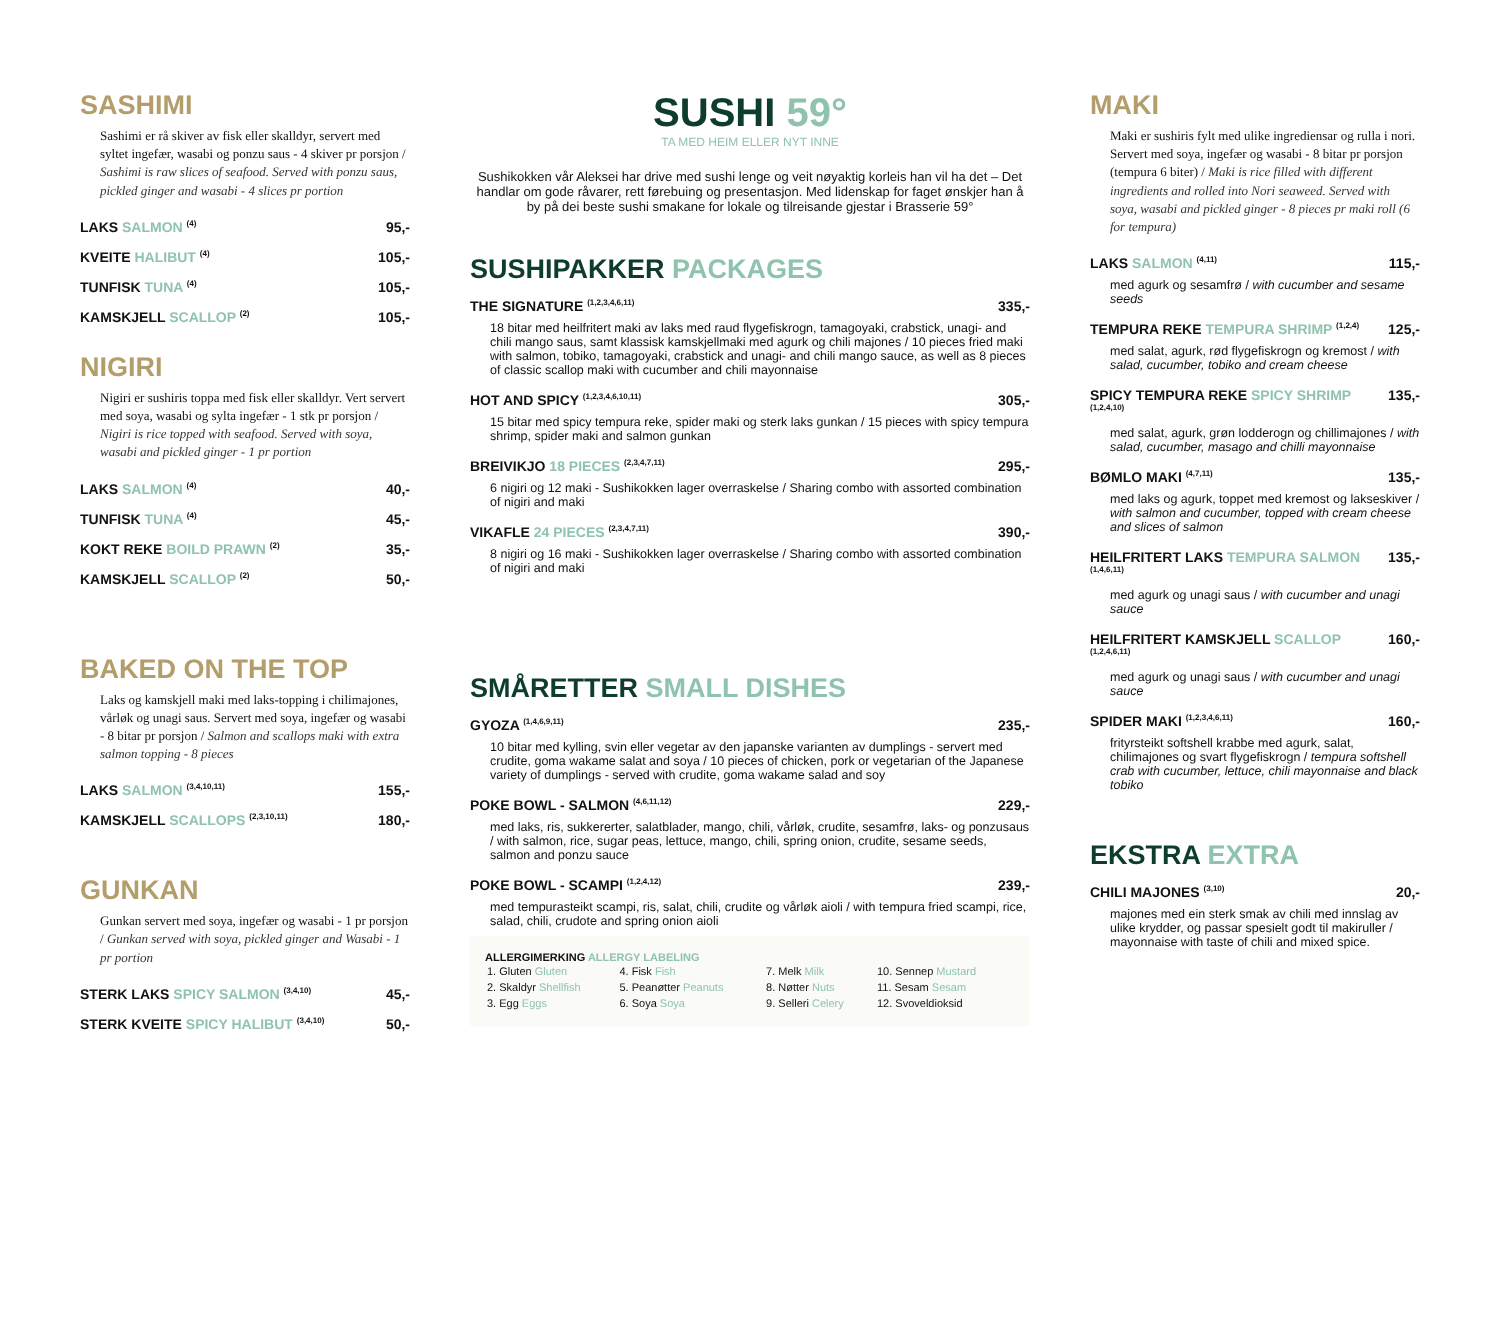SASHIMI
Sashimi er rå skiver av fisk eller skalldyr, servert med syltet ingefær, wasabi og ponzu saus - 4 skiver pr porsjon / Sashimi is raw slices of seafood. Served with ponzu saus, pickled ginger and wasabi - 4 slices pr portion
| LAKS SALMON <sup>(4)</sup> | 95,- |
| KVEITE HALIBUT <sup>(4)</sup> | 105,- |
| TUNFISK TUNA <sup>(4)</sup> | 105,- |
| KAMSKJELL SCALLOP <sup>(2)</sup> | 105,- |
NIGIRI
Nigiri er sushiris toppa med fisk eller skalldyr. Vert servert med soya, wasabi og sylta ingefær - 1 stk pr porsjon / Nigiri is rice topped with seafood. Served with soya, wasabi and pickled ginger - 1 pr portion
| LAKS SALMON <sup>(4)</sup> | 40,- |
| TUNFISK TUNA <sup>(4)</sup> | 45,- |
| KOKT REKE BOILD PRAWN <sup>(2)</sup> | 35,- |
| KAMSKJELL SCALLOP <sup>(2)</sup> | 50,- |
BAKED ON THE TOP
Laks og kamskjell maki med laks-topping i chilimajones, vårløk og unagi saus. Servert med soya, ingefær og wasabi - 8 bitar pr porsjon / Salmon and scallops maki with extra salmon topping - 8 pieces
| LAKS SALMON <sup>(3,4,10,11)</sup> | 155,- |
| KAMSKJELL SCALLOPS <sup>(2,3,10,11)</sup> | 180,- |
GUNKAN
Gunkan servert med soya, ingefær og wasabi - 1 pr porsjon / Gunkan served with soya, pickled ginger and Wasabi - 1 pr portion
| STERK LAKS SPICY SALMON <sup>(3,4,10)</sup> | 45,- |
| STERK KVEITE SPICY HALIBUT <sup>(3,4,10)</sup> | 50,- |
SUSHI 59°
TA MED HEIM ELLER NYT INNE
Sushikokken vår Aleksei har drive med sushi lenge og veit nøyaktig korleis han vil ha det – Det handlar om gode råvarer, rett førebuing og presentasjon. Med lidenskap for faget ønskjer han å by på dei beste sushi smakane for lokale og tilreisande gjestar i Brasserie 59°
SUSHIPAKKER PACKAGES
| THE SIGNATURE <sup>(1,2,3,4,6,11)</sup> | 335,- |
| 18 bitar med heilfritert maki av laks med raud flygefiskrogn, tamagoyaki, crabstick, unagi- and chili mango saus, samt klassisk kamskjellmaki med agurk og chili majones / 10 pieces fried maki with salmon, tobiko, tamagoyaki, crabstick and unagi- and chili mango sauce, as well as 8 pieces of classic scallop maki with cucumber and chili mayonnaise | |
| HOT AND SPICY <sup>(1,2,3,4,6,10,11)</sup> | 305,- |
| 15 bitar med spicy tempura reke, spider maki og sterk laks gunkan / 15 pieces with spicy tempura shrimp, spider maki and salmon gunkan | |
| BREIVIKJO 18 PIECES <sup>(2,3,4,7,11)</sup> | 295,- |
| 6 nigiri og 12 maki - Sushikokken lager overraskelse / Sharing combo with assorted combination of nigiri and maki | |
| VIKAFLE 24 PIECES <sup>(2,3,4,7,11)</sup> | 390,- |
| 8 nigiri og 16 maki - Sushikokken lager overraskelse / Sharing combo with assorted combination of nigiri and maki | |
SMÅRETTER SMALL DISHES
| GYOZA <sup>(1,4,6,9,11)</sup> | 235,- |
| 10 bitar med kylling, svin eller vegetar av den japanske varianten av dumplings - servert med crudite, goma wakame salat and soya / 10 pieces of chicken, pork or vegetarian of the Japanese variety of dumplings - served with crudite, goma wakame salad and soy | |
| POKE BOWL - SALMON <sup>(4,6,11,12)</sup> | 229,- |
| med laks, ris, sukkererter, salatblader, mango, chili, vårløk, crudite, sesamfrø, laks- og ponzusaus / with salmon, rice, sugar peas, lettuce, mango, chili, spring onion, crudite, sesame seeds, salmon and ponzu sauce | |
| POKE BOWL - SCAMPI <sup>(1,2,4,12)</sup> | 239,- |
| med tempurasteikt scampi, ris, salat, chili, crudite og vårløk aioli / with tempura fried scampi, rice, salad, chili, crudote and spring onion aioli | |
ALLERGIMERKING ALLERGY LABELING
| 1. Gluten Gluten | 4. Fisk Fish | 7. Melk Milk | 10. Sennep Mustard |
| 2. Skaldyr Shellfish | 5. Peanøtter Peanuts | 8. Nøtter Nuts | 11. Sesam Sesam |
| 3. Egg Eggs | 6. Soya Soya | 9. Selleri Celery | 12. Svoveldioksid |
MAKI
Maki er sushiris fylt med ulike ingrediensar og rulla i nori. Servert med soya, ingefær og wasabi - 8 bitar pr porsjon (tempura 6 biter) / Maki is rice filled with different ingredients and rolled into Nori seaweed. Served with soya, wasabi and pickled ginger - 8 pieces pr maki roll (6 for tempura)
| LAKS SALMON <sup>(4,11)</sup> | 115,- |
| med agurk og sesamfrø / with cucumber and sesame seeds | |
| TEMPURA REKE TEMPURA SHRIMP <sup>(1,2,4)</sup> | 125,- |
| med salat, agurk, rød flygefiskrogn og kremost / with salad, cucumber, tobiko and cream cheese | |
| SPICY TEMPURA REKE SPICY SHRIMP <sup>(1,2,4,10)</sup> | 135,- |
| med salat, agurk, grøn lodderogn og chillimajones / with salad, cucumber, masago and chilli mayonnaise | |
| BØMLO MAKI <sup>(4,7,11)</sup> | 135,- |
| med laks og agurk, toppet med kremost og lakseskiver / with salmon and cucumber, topped with cream cheese and slices of salmon | |
| HEILFRITERT LAKS TEMPURA SALMON <sup>(1,4,6,11)</sup> | 135,- |
| med agurk og unagi saus / with cucumber and unagi sauce | |
| HEILFRITERT KAMSKJELL SCALLOP <sup>(1,2,4,6,11)</sup> | 160,- |
| med agurk og unagi saus / with cucumber and unagi sauce | |
| SPIDER MAKI <sup>(1,2,3,4,6,11)</sup> | 160,- |
| frityrsteikt softshell krabbe med agurk, salat, chilimajones og svart flygefiskrogn / tempura softshell crab with cucumber, lettuce, chili mayonnaise and black tobiko | |
EKSTRA EXTRA
| CHILI MAJONES <sup>(3,10)</sup> | 20,- |
| majones med ein sterk smak av chili med innslag av ulike krydder, og passar spesielt godt til makiruller / mayonnaise with taste of chili and mixed spice. | |